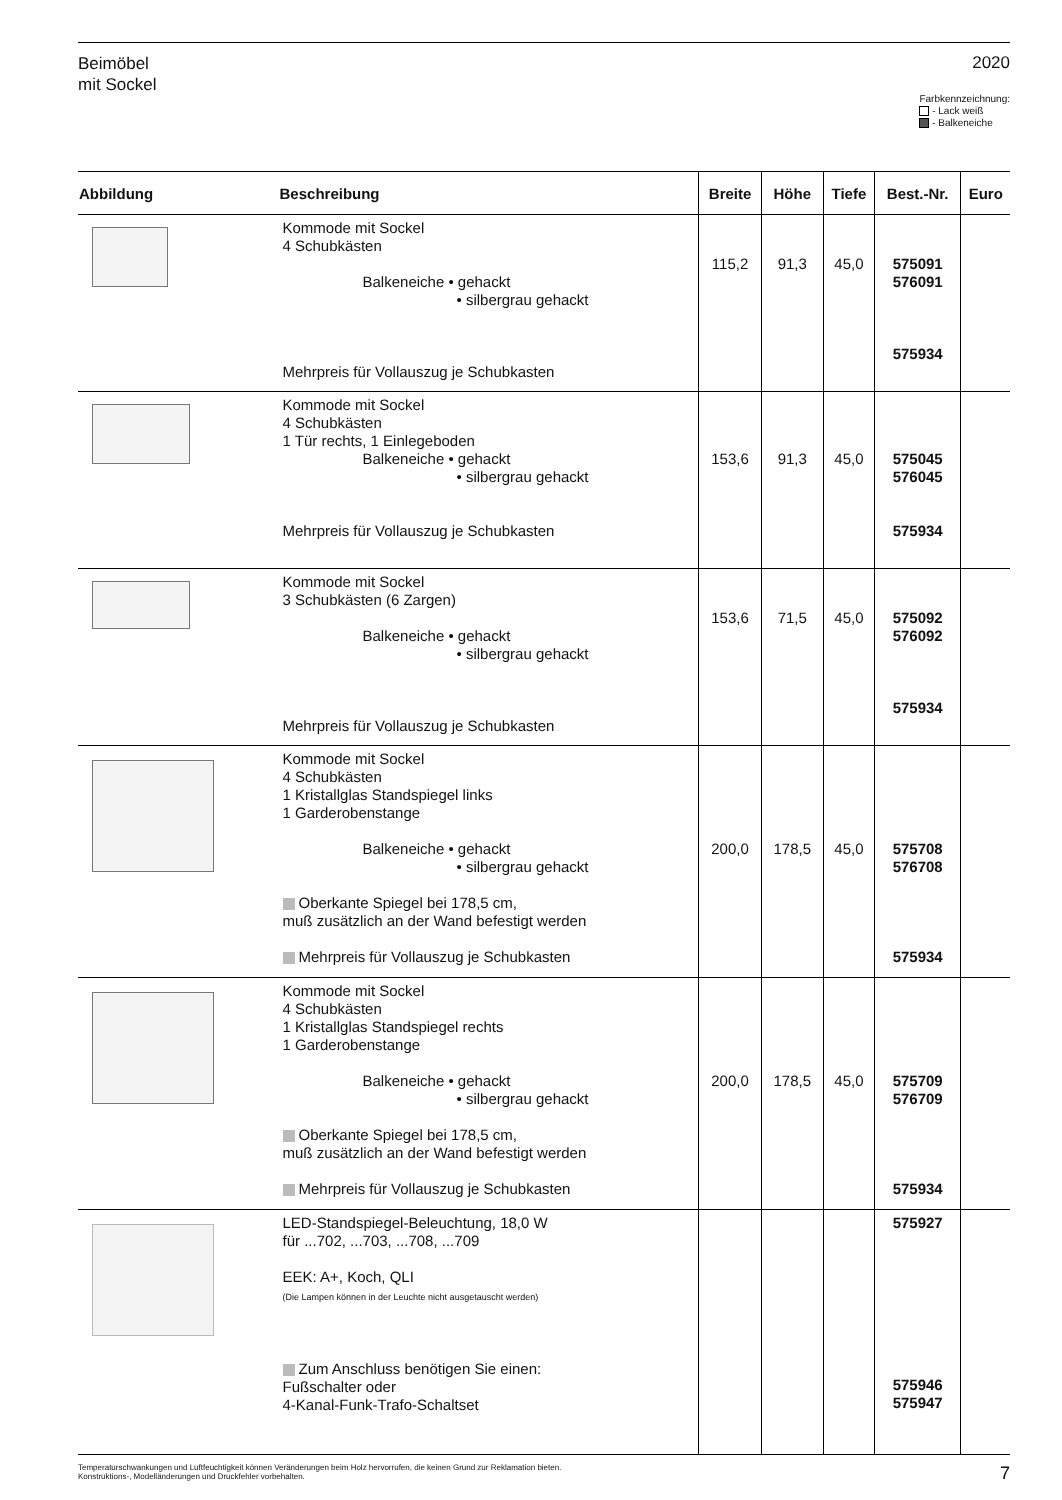Beimöbel
mit Sockel
2020
Farbkennzeichnung:
- Lack weiß
- Balkeneiche
| Abbildung | Beschreibung | Breite | Höhe | Tiefe | Best.-Nr. | Euro |
| --- | --- | --- | --- | --- | --- | --- |
| | Kommode mit Sockel 4 Schubkästen Balkeneiche • gehackt • silbergrau gehackt Mehrpreis für Vollauszug je Schubkasten | 115,2 | 91,3 | 45,0 | 575091 576091 575934 | |
| | Kommode mit Sockel 4 Schubkästen 1 Tür rechts, 1 Einlegeboden Balkeneiche • gehackt • silbergrau gehackt Mehrpreis für Vollauszug je Schubkasten | 153,6 | 91,3 | 45,0 | 575045 576045 575934 | |
| | Kommode mit Sockel 3 Schubkästen (6 Zargen) Balkeneiche • gehackt • silbergrau gehackt Mehrpreis für Vollauszug je Schubkasten | 153,6 | 71,5 | 45,0 | 575092 576092 575934 | |
| | Kommode mit Sockel 4 Schubkästen 1 Kristallglas Standspiegel links 1 Garderobenstange Balkeneiche • gehackt • silbergrau gehackt Oberkante Spiegel bei 178,5 cm, muß zusätzlich an der Wand befestigt werden Mehrpreis für Vollauszug je Schubkasten | 200,0 | 178,5 | 45,0 | 575708 576708 575934 | |
| | Kommode mit Sockel 4 Schubkästen 1 Kristallglas Standspiegel rechts 1 Garderobenstange Balkeneiche • gehackt • silbergrau gehackt Oberkante Spiegel bei 178,5 cm, muß zusätzlich an der Wand befestigt werden Mehrpreis für Vollauszug je Schubkasten | 200,0 | 178,5 | 45,0 | 575709 576709 575934 | |
| | LED-Standspiegel-Beleuchtung, 18,0 W für ...702, ...703, ...708, ...709 EEK: A+, Koch, QLI (Die Lampen können in der Leuchte nicht ausgetauscht werden) Zum Anschluss benötigen Sie einen: Fußschalter oder 4-Kanal-Funk-Trafo-Schaltset | | | | 575927 575946 575947 | |
Temperaturschwankungen und Luftfeuchtigkeit können Veränderungen beim Holz hervorrufen, die keinen Grund zur Reklamation bieten.
Konstruktions-, Modelländerungen und Druckfehler vorbehalten.
7